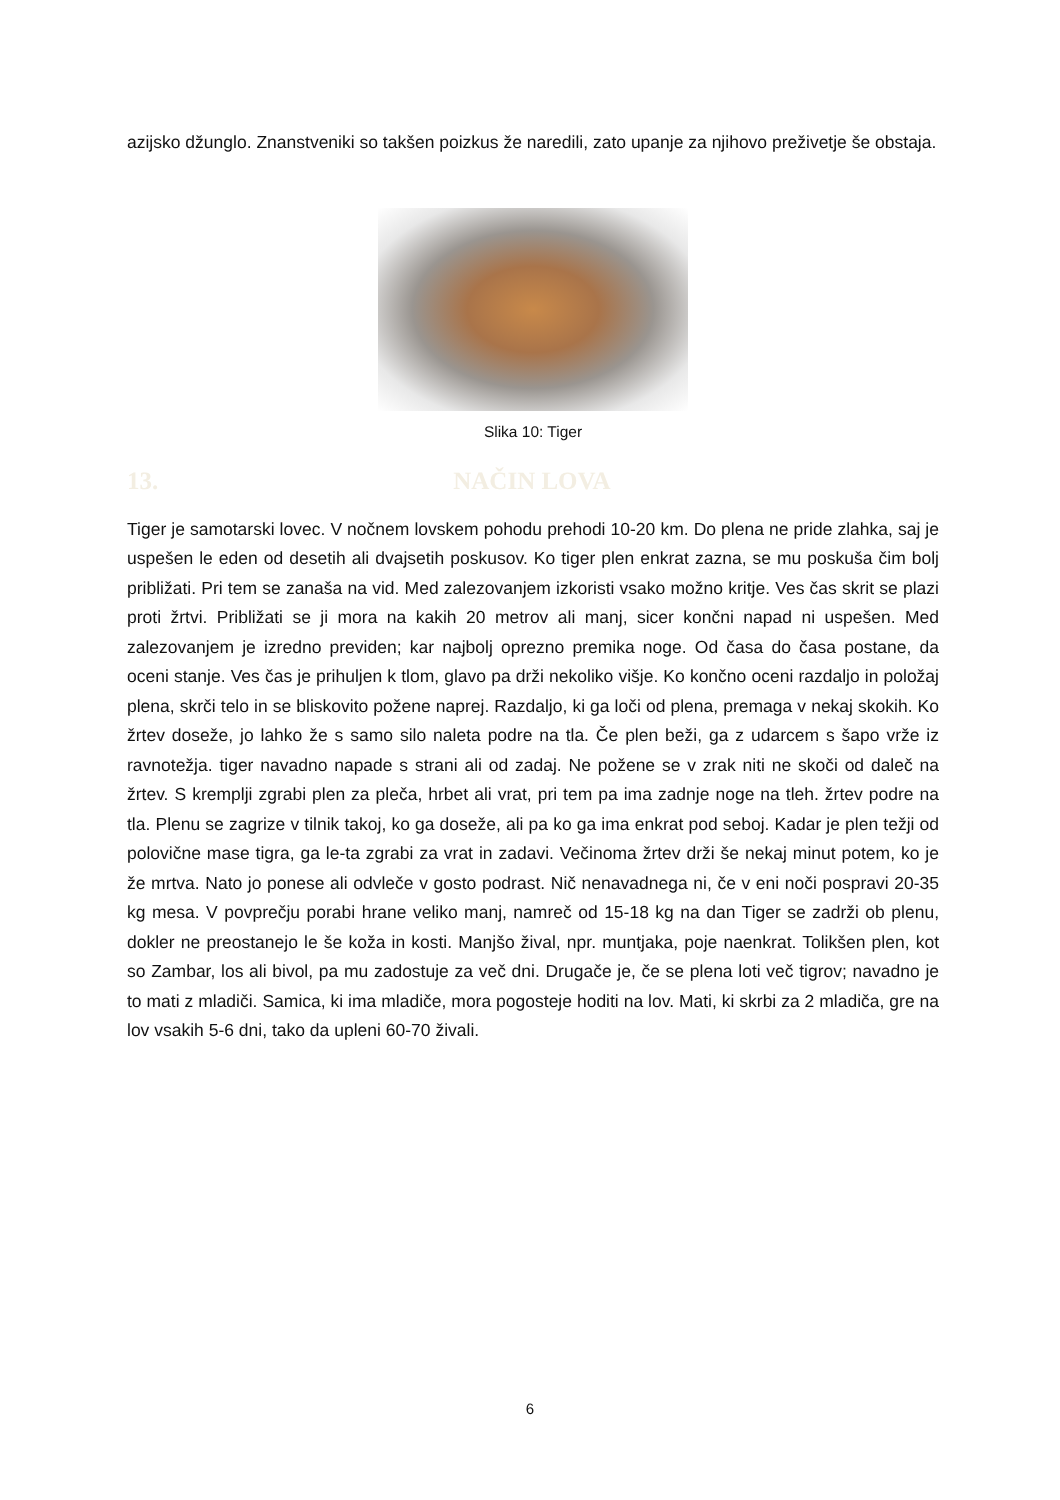azijsko džunglo. Znanstveniki so takšen poizkus že naredili, zato upanje za njihovo preživetje še obstaja.
Slika 10: Tiger
13. NAČIN LOVA
Tiger je samotarski lovec. V nočnem lovskem pohodu prehodi 10-20 km. Do plena ne pride zlahka, saj je uspešen le eden od desetih ali dvajsetih poskusov. Ko tiger plen enkrat zazna, se mu poskuša čim bolj približati. Pri tem se zanaša na vid. Med zalezovanjem izkoristi vsako možno kritje. Ves čas skrit se plazi proti žrtvi. Približati se ji mora na kakih 20 metrov ali manj, sicer končni napad ni uspešen. Med zalezovanjem je izredno previden; kar najbolj oprezno premika noge. Od časa do časa postane, da oceni stanje. Ves čas je prihuljen k tlom, glavo pa drži nekoliko višje. Ko končno oceni razdaljo in položaj plena, skrči telo in se bliskovito požene naprej. Razdaljo, ki ga loči od plena, premaga v nekaj skokih. Ko žrtev doseže, jo lahko že s samo silo naleta podre na tla. Če plen beži, ga z udarcem s šapo vrže iz ravnotežja. tiger navadno napade s strani ali od zadaj. Ne požene se v zrak niti ne skoči od daleč na žrtev. S kremplji zgrabi plen za pleča, hrbet ali vrat, pri tem pa ima zadnje noge na tleh. žrtev podre na tla. Plenu se zagrize v tilnik takoj, ko ga doseže, ali pa ko ga ima enkrat pod seboj. Kadar je plen težji od polovične mase tigra, ga le-ta zgrabi za vrat in zadavi. Večinoma žrtev drži še nekaj minut potem, ko je že mrtva. Nato jo ponese ali odvleče v gosto podrast. Nič nenavadnega ni, če v eni noči pospravi 20-35 kg mesa. V povprečju porabi hrane veliko manj, namreč od 15-18 kg na dan Tiger se zadrži ob plenu, dokler ne preostanejo le še koža in kosti. Manjšo žival, npr. muntjaka, poje naenkrat. Tolikšen plen, kot so Zambar, los ali bivol, pa mu zadostuje za več dni. Drugače je, če se plena loti več tigrov; navadno je to mati z mladiči. Samica, ki ima mladiče, mora pogosteje hoditi na lov. Mati, ki skrbi za 2 mladiča, gre na lov vsakih 5-6 dni, tako da upleni 60-70 živali.
6